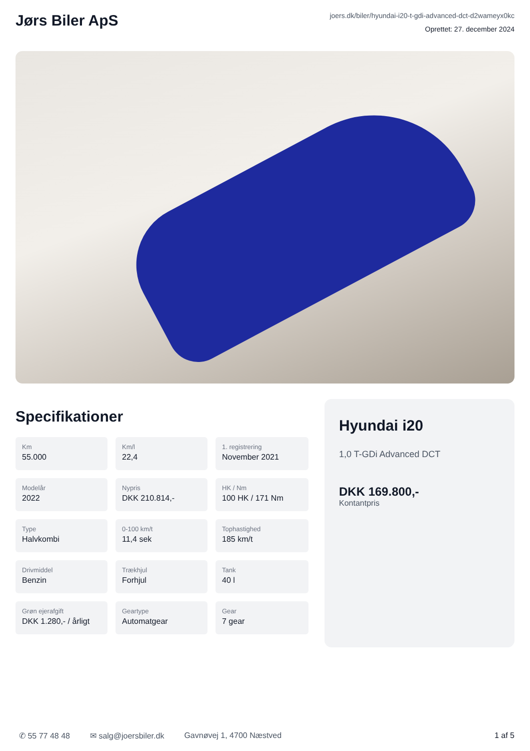Jørs Biler ApS
joers.dk/biler/hyundai-i20-t-gdi-advanced-dct-d2wameyx0kc
Oprettet: 27. december 2024
Specifikationer
Km
55.000
Km/l
22,4
1. registrering
November 2021
Modelår
2022
Nypris
DKK 210.814,-
HK / Nm
100 HK / 171 Nm
Type
Halvkombi
0-100 km/t
11,4 sek
Tophastighed
185 km/t
Drivmiddel
Benzin
Trækhjul
Forhjul
Tank
40 l
Grøn ejerafgift
DKK 1.280,- / årligt
Geartype
Automatgear
Gear
7 gear
Hyundai i20
1,0 T-GDi Advanced DCT
DKK 169.800,-
Kontantpris
✆ 55 77 48 48 ✉ salg@joersbiler.dk Gavnøvej 1, 4700 Næstved 1 af 5